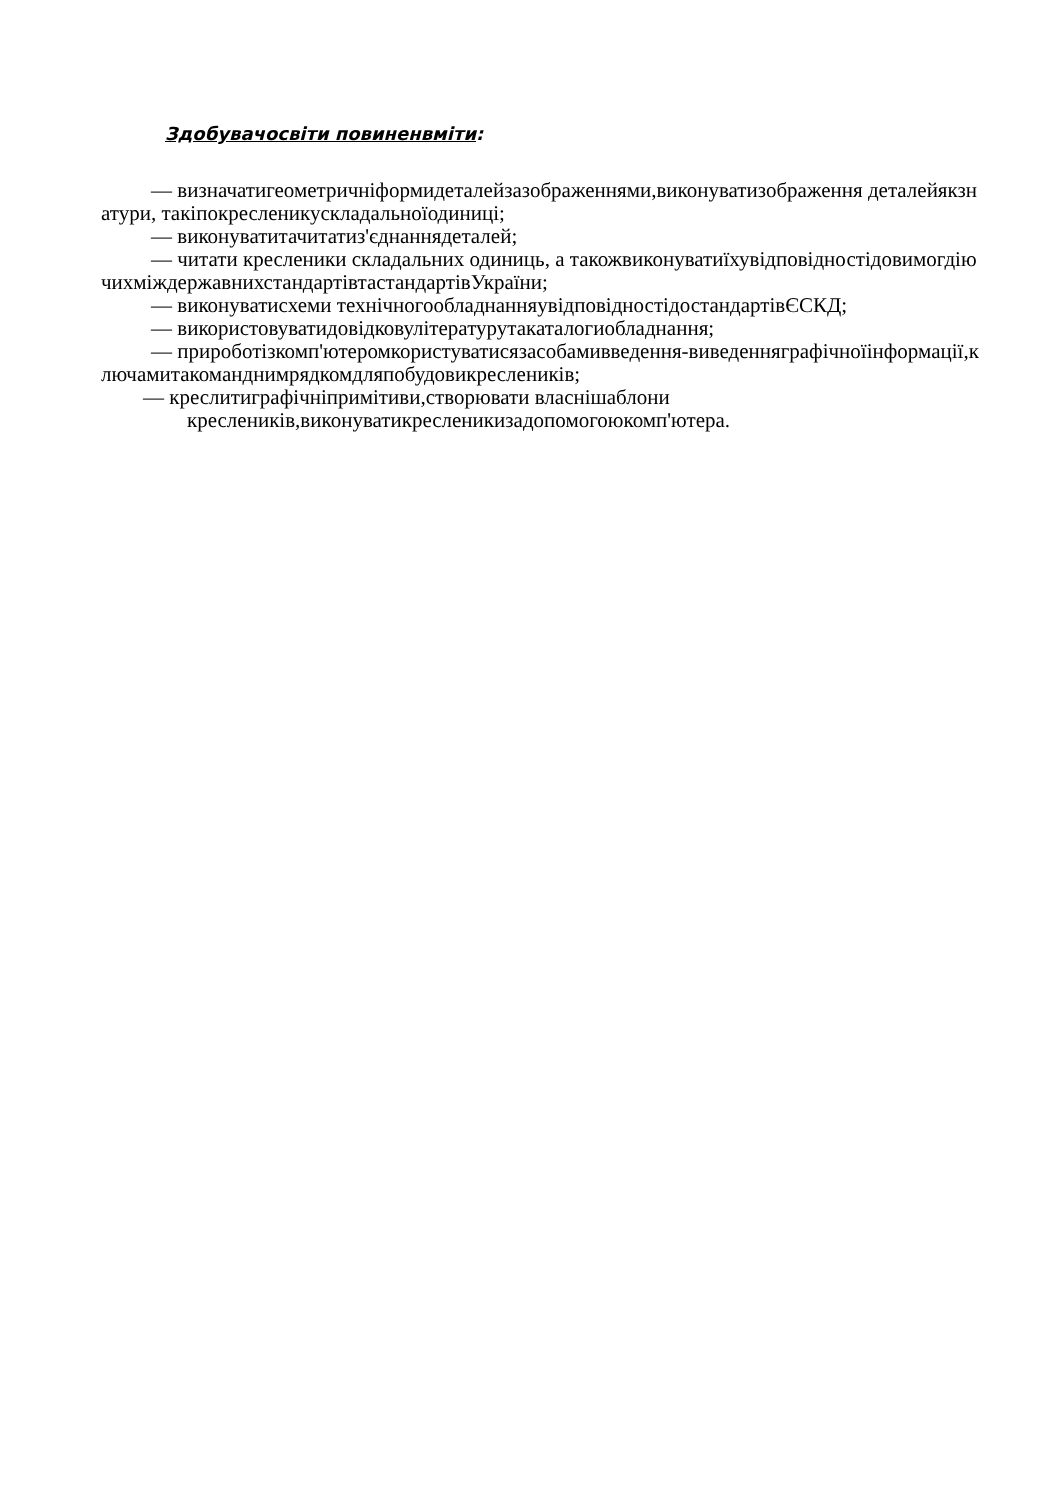Здобувачосвіти повиненвміти:
— визначатигеометричніформидеталейзазображеннями,виконуватизображення деталейякзнатури, такіпокресленикускладальноїодиниці;
— виконуватитачитатиз'єднаннядеталей;
— читати кресленики складальних одиниць, а такожвиконуватиїхувідповідностідовимогдіючихміждержавнихстандартівтастандартівУкраїни;
— виконуватисхеми технічногообладнанняувідповідностідостандартівЄСКД;
— використовуватидовідковулітературутакаталогиобладнання;
— прироботізкомп'ютеромкористуватисязасобамивведення-виведенняграфічноїінформації,ключамитакоманднимрядкомдляпобудовикреслеників;
— креслитиграфічніпримітиви,створювати власнішаблони кресленикiв,виконуватикресленикизадопомогоюкомп'ютера.